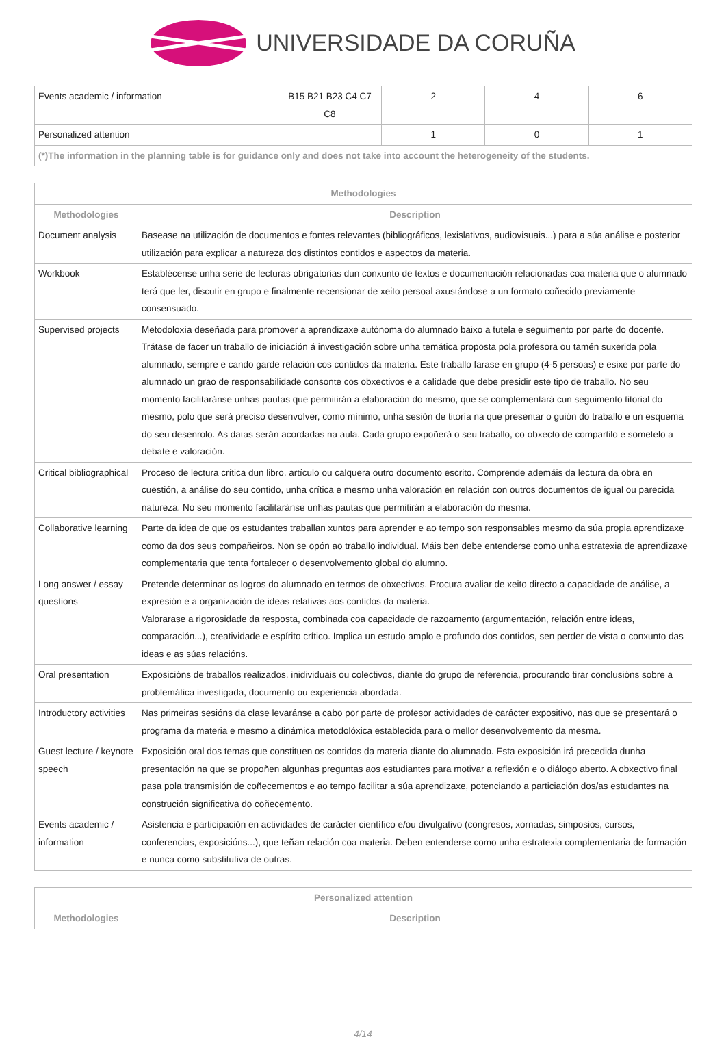UNIVERSIDADE DA CORUÑA
| Events academic / information | B15 B21 B23 C4 C7 C8 | 2 | 4 | 6 |
| Personalized attention | | 1 | 0 | 1 |
| (*)The information in the planning table is for guidance only and does not take into account the heterogeneity of the students. | | | | |
| Methodologies | |
| --- | --- |
| Methodologies | Description |
| Document analysis | Basease na utilización de documentos e fontes relevantes (bibliográficos, lexislativos, audiovisuais...) para a súa análise e posterior utilización para explicar a natureza dos distintos contidos e aspectos da materia. |
| Workbook | Establécense unha serie de lecturas obrigatorias dun conxunto de textos e documentación relacionadas coa materia que o alumnado terá que ler, discutir en grupo e finalmente recensionar de xeito persoal axustándose a un formato coñecido previamente consensuado. |
| Supervised projects | Metodoloxía deseñada para promover a aprendizaxe autónoma do alumnado baixo a tutela e seguimento por parte do docente. Trátase de facer un traballo de iniciación á investigación sobre unha temática proposta pola profesora ou tamén suxerida pola alumnado, sempre e cando garde relación cos contidos da materia. Este traballo farase en grupo (4-5 persoas) e esixe por parte do alumnado un grao de responsabilidade consonte cos obxectivos e a calidade que debe presidir este tipo de traballo. No seu momento facilitaránse unhas pautas que permitirán a elaboración do mesmo, que se complementará cun seguimento titorial do mesmo, polo que será preciso desenvolver, como mínimo, unha sesión de titoría na que presentar o guión do traballo e un esquema do seu desenrolo. As datas serán acordadas na aula. Cada grupo expoñerá o seu traballo, co obxecto de compartilo e sometelo a debate e valoración. |
| Critical bibliographical | Proceso de lectura crítica dun libro, artículo ou calquera outro documento escrito. Comprende ademáis da lectura da obra en cuestión, a análise do seu contido, unha crítica e mesmo unha valoración en relación con outros documentos de igual ou parecida natureza. No seu momento facilitaránse unhas pautas que permitirán a elaboración do mesma. |
| Collaborative learning | Parte da idea de que os estudantes traballan xuntos para aprender e ao tempo son responsables mesmo da súa propia aprendizaxe como da dos seus compañeiros. Non se opón ao traballo individual. Máis ben debe entenderse como unha estratexia de aprendizaxe complementaria que tenta fortalecer o desenvolvemento global do alumno. |
| Long answer / essay questions | Pretende determinar os logros do alumnado en termos de obxectivos. Procura avaliar de xeito directo a capacidade de análise, a expresión e a organización de ideas relativas aos contidos da materia. Valorarase a rigorosidade da resposta, combinada coa capacidade de razoamento (argumentación, relación entre ideas, comparación...), creatividade e espírito crítico. Implica un estudo amplo e profundo dos contidos, sen perder de vista o conxunto das ideas e as súas relacións. |
| Oral presentation | Exposicións de traballos realizados, inidividuais ou colectivos, diante do grupo de referencia, procurando tirar conclusións sobre a problemática investigada, documento ou experiencia abordada. |
| Introductory activities | Nas primeiras sesións da clase levaránse a cabo por parte de profesor actividades de carácter expositivo, nas que se presentará o programa da materia e mesmo a dinámica metodolóxica establecida para o mellor desenvolvemento da mesma. |
| Guest lecture / keynote speech | Exposición oral dos temas que constituen os contidos da materia diante do alumnado. Esta exposición irá precedida dunha presentación na que se propoñen algunhas preguntas aos estudiantes para motivar a reflexión e o diálogo aberto. A obxectivo final pasa pola transmisión de coñecementos e ao tempo facilitar a súa aprendizaxe, potenciando a particiación dos/as estudantes na construción significativa do coñecemento. |
| Events academic / information | Asistencia e participación en actividades de carácter científico e/ou divulgativo (congresos, xornadas, simposios, cursos, conferencias, exposicións...), que teñan relación coa materia. Deben entenderse como unha estratexia complementaria de formación e nunca como substitutiva de outras. |
| Personalized attention | |
| --- | --- |
| Methodologies | Description |
4/14